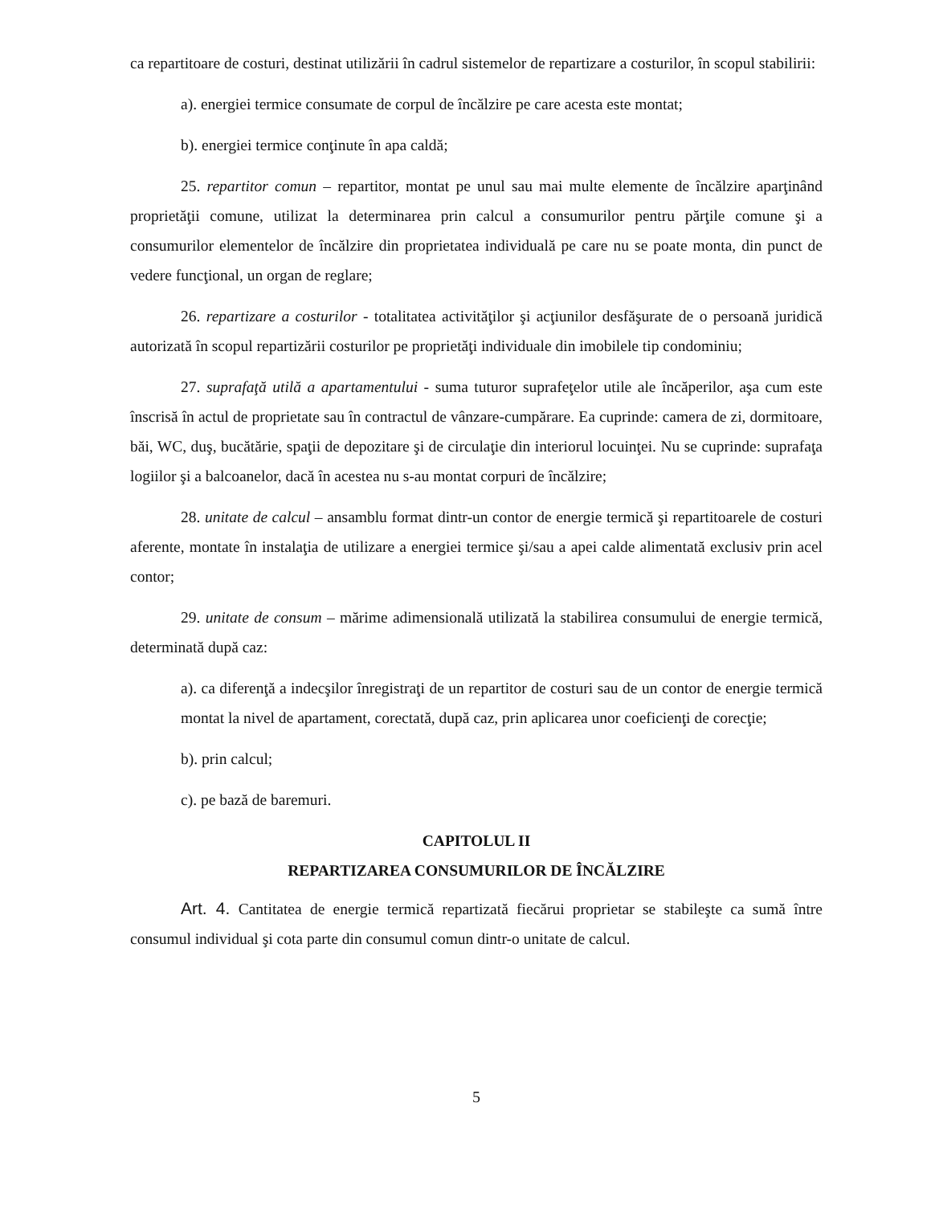ca repartitoare de costuri, destinat utilizării în cadrul sistemelor de repartizare a costurilor, în scopul stabilirii:
a). energiei termice consumate de corpul de încălzire pe care acesta este montat;
b). energiei termice conţinute în apa caldă;
25. repartitor comun – repartitor, montat pe unul sau mai multe elemente de încălzire aparţinând proprietăţii comune, utilizat la determinarea prin calcul a consumurilor pentru părţile comune şi a consumurilor elementelor de încălzire din proprietatea individuală pe care nu se poate monta, din punct de vedere funcţional, un organ de reglare;
26. repartizare a costurilor - totalitatea activităţilor şi acţiunilor desfăşurate de o persoană juridică autorizată în scopul repartizării costurilor pe proprietăţi individuale din imobilele tip condominiu;
27. suprafaţă utilă a apartamentului - suma tuturor suprafeţelor utile ale încăperilor, aşa cum este înscrisă în actul de proprietate sau în contractul de vânzare-cumpărare. Ea cuprinde: camera de zi, dormitoare, băi, WC, duş, bucătărie, spaţii de depozitare şi de circulaţie din interiorul locuinţei. Nu se cuprinde: suprafaţa logiilor şi a balcoanelor, dacă în acestea nu s-au montat corpuri de încălzire;
28. unitate de calcul – ansamblu format dintr-un contor de energie termică şi repartitoarele de costuri aferente, montate în instalaţia de utilizare a energiei termice şi/sau a apei calde alimentată exclusiv prin acel contor;
29. unitate de consum – mărime adimensională utilizată la stabilirea consumului de energie termică, determinată după caz:
a). ca diferenţă a indecşilor înregistraţi de un repartitor de costuri sau de un contor de energie termică montat la nivel de apartament, corectată, după caz, prin aplicarea unor coeficienţi de corecţie;
b). prin calcul;
c). pe bază de baremuri.
CAPITOLUL II
REPARTIZAREA CONSUMURILOR DE ÎNCĂLZIRE
Art. 4. Cantitatea de energie termică repartizată fiecărui proprietar se stabileşte ca sumă între consumul individual şi cota parte din consumul comun dintr-o unitate de calcul.
5